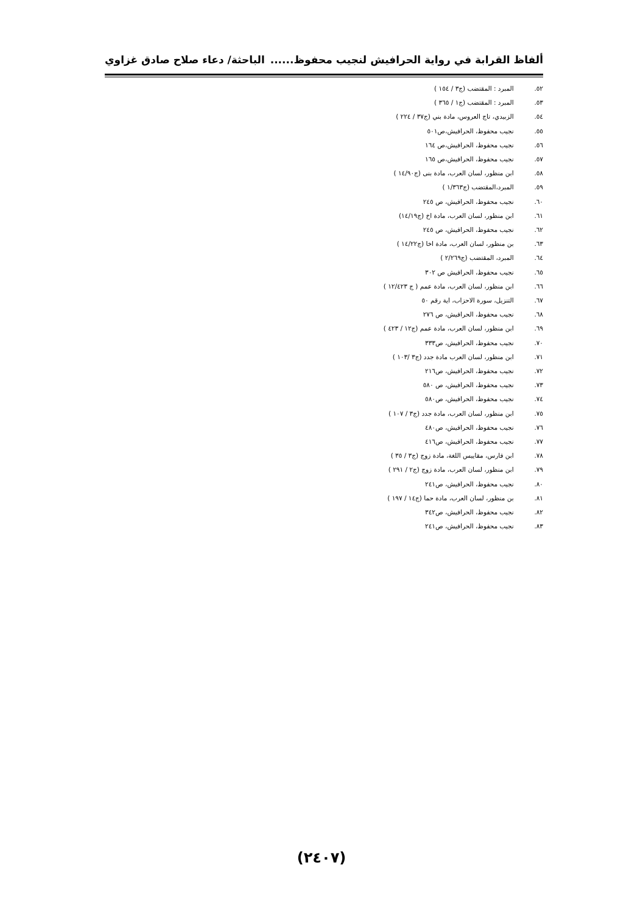ألفاظ القرابة في رواية الحرافيش لنجيب محفوظ...... الباحثة/ دعاء صلاح صادق غزاوي
٥٢. المبرد : المقتضب (ج٣ / ١٥٤ )
٥٣. المبرد : المقتضب (ج١ / ٣٦٥ )
٥٤. الزبيدي، تاج العروس، مادة بني (ج٣٧ / ٢٢٤ )
٥٥. نجيب محفوظ، الحرافيش،ص٥٠١
٥٦. نجيب محفوظ، الحرافيش،ص ١٦٤
٥٧. نجيب محفوظ، الحرافيش،ص ١٦٥
٥٨. ابن منظور، لسان العرب، مادة بنى (ج١٤/٩٠ )
٥٩. المبرد،المقتضب (ج١/٣٦٣ )
٦٠. نجيب محفوظ، الحرافيش، ص ٢٤٥
٦١. ابن منظور، لسان العرب، مادة اخ (ج١٤/١٩)
٦٢. نجيب محفوظ، الحرافيش، ص ٢٤٥
٦٣. بن منظور، لسان العرب، مادة اخا (ج١٤/٢٢ )
٦٤. المبرد، المقتضب (ج٢/٢٦٩ )
٦٥. نجيب محفوظ، الحرافيش ص ٣٠٢
٦٦. ابن منظور، لسان العرب، مادة عمم ( ج ١٢/٤٢٣ )
٦٧. التنزيل، سورة الاحزاب، اية رقم ٥٠
٦٨. نجيب محفوظ، الحرافيش، ص ٢٧٦
٦٩. ابن منظور، لسان العرب، مادة عمم (ج١٢ / ٤٢٣ )
٧٠. نجيب محفوظ، الحرافيش، ص٣٣٣
٧١. ابن منظور، لسان العرب مادة جدد (ج٣ /١٠٣ )
٧٢. نجيب محفوظ، الحرافيش، ص٢١٦
٧٣. نجيب محفوظ، الحرافيش، ص ٥٨٠
٧٤. نجيب محفوظ، الحرافيش، ص٥٨٠
٧٥. ابن منظور، لسان العرب، مادة جدد (ج٣ / ١٠٧ )
٧٦. نجيب محفوظ، الحرافيش، ص٤٨٠
٧٧. نجيب محفوظ، الحرافيش، ص٤١٦
٧٨. ابن فارس، مقاييس اللغة، مادة زوج (ج٣ / ٣٥ )
٧٩. ابن منظور، لسان العرب، مادة زوج (ج٢ / ٢٩١ )
٨٠. نجيب محفوظ، الحرافيش، ص٢٤١
٨١. بن منظور، لسان العرب، مادة حما (ج١٤ / ١٩٧ )
٨٢. نجيب محفوظ، الحرافيش، ص٣٤٢
٨٣. نجيب محفوظ، الحرافيش، ص٢٤١
(٢٤٠٧)